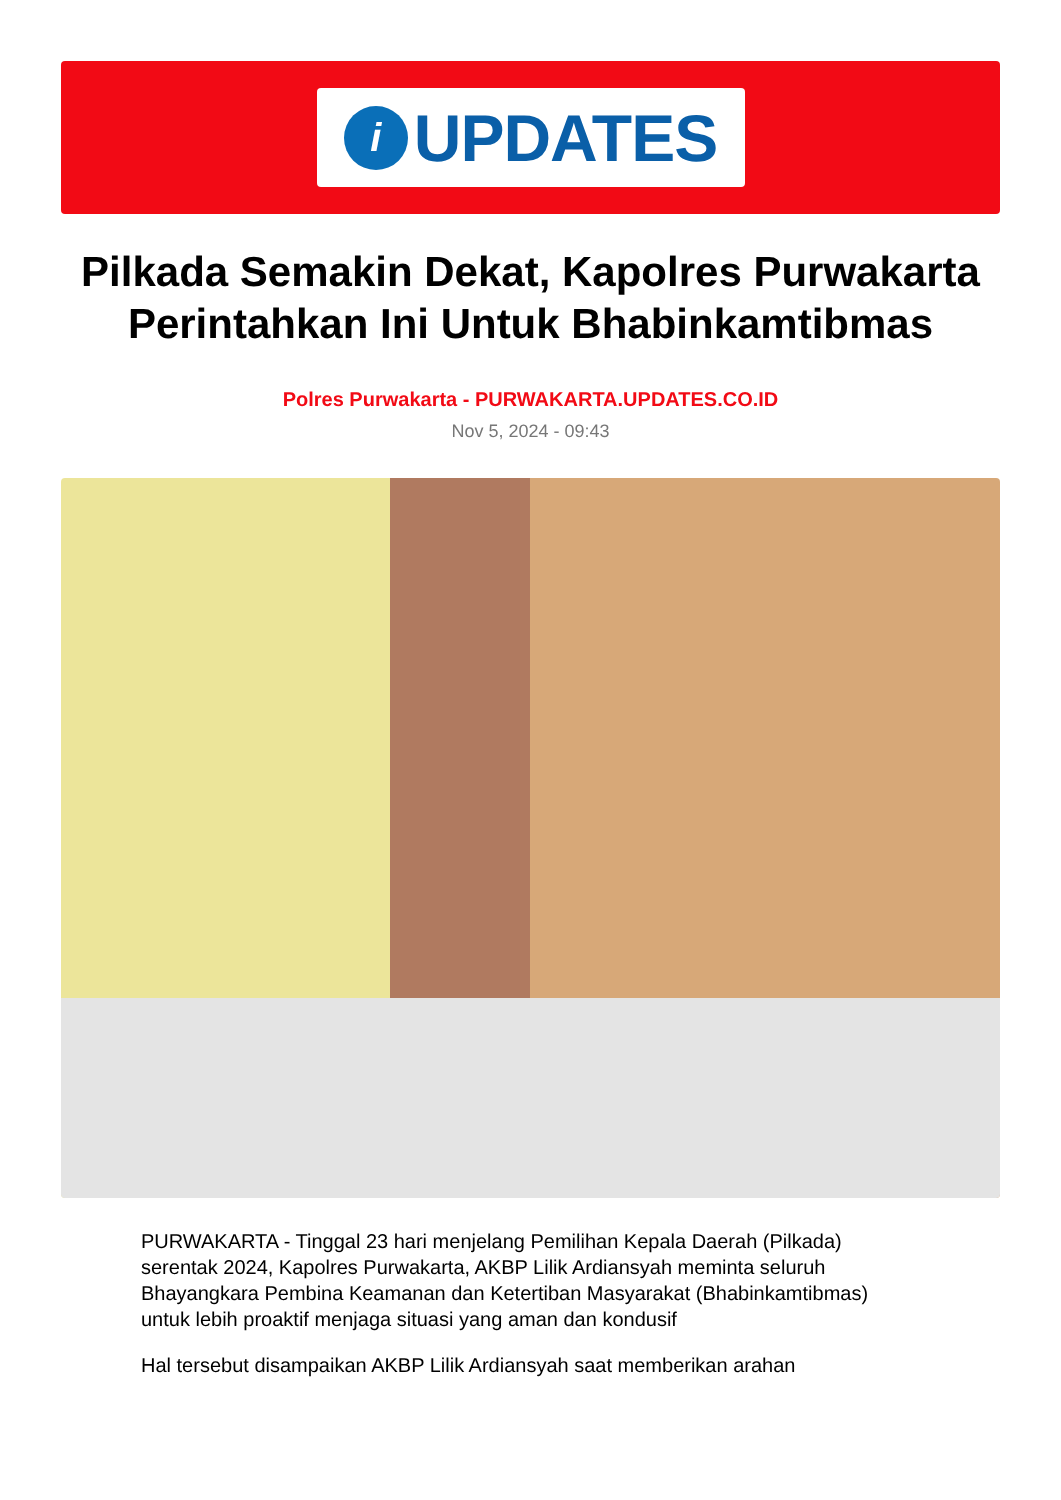i
UPDATES
Pilkada Semakin Dekat, Kapolres Purwakarta Perintahkan Ini Untuk Bhabinkamtibmas
Polres Purwakarta - PURWAKARTA.UPDATES.CO.ID
Nov 5, 2024 - 09:43
PURWAKARTA - Tinggal 23 hari menjelang Pemilihan Kepala Daerah (Pilkada) serentak 2024, Kapolres Purwakarta, AKBP Lilik Ardiansyah meminta seluruh Bhayangkara Pembina Keamanan dan Ketertiban Masyarakat (Bhabinkamtibmas) untuk lebih proaktif menjaga situasi yang aman dan kondusif
Hal tersebut disampaikan AKBP Lilik Ardiansyah saat memberikan arahan